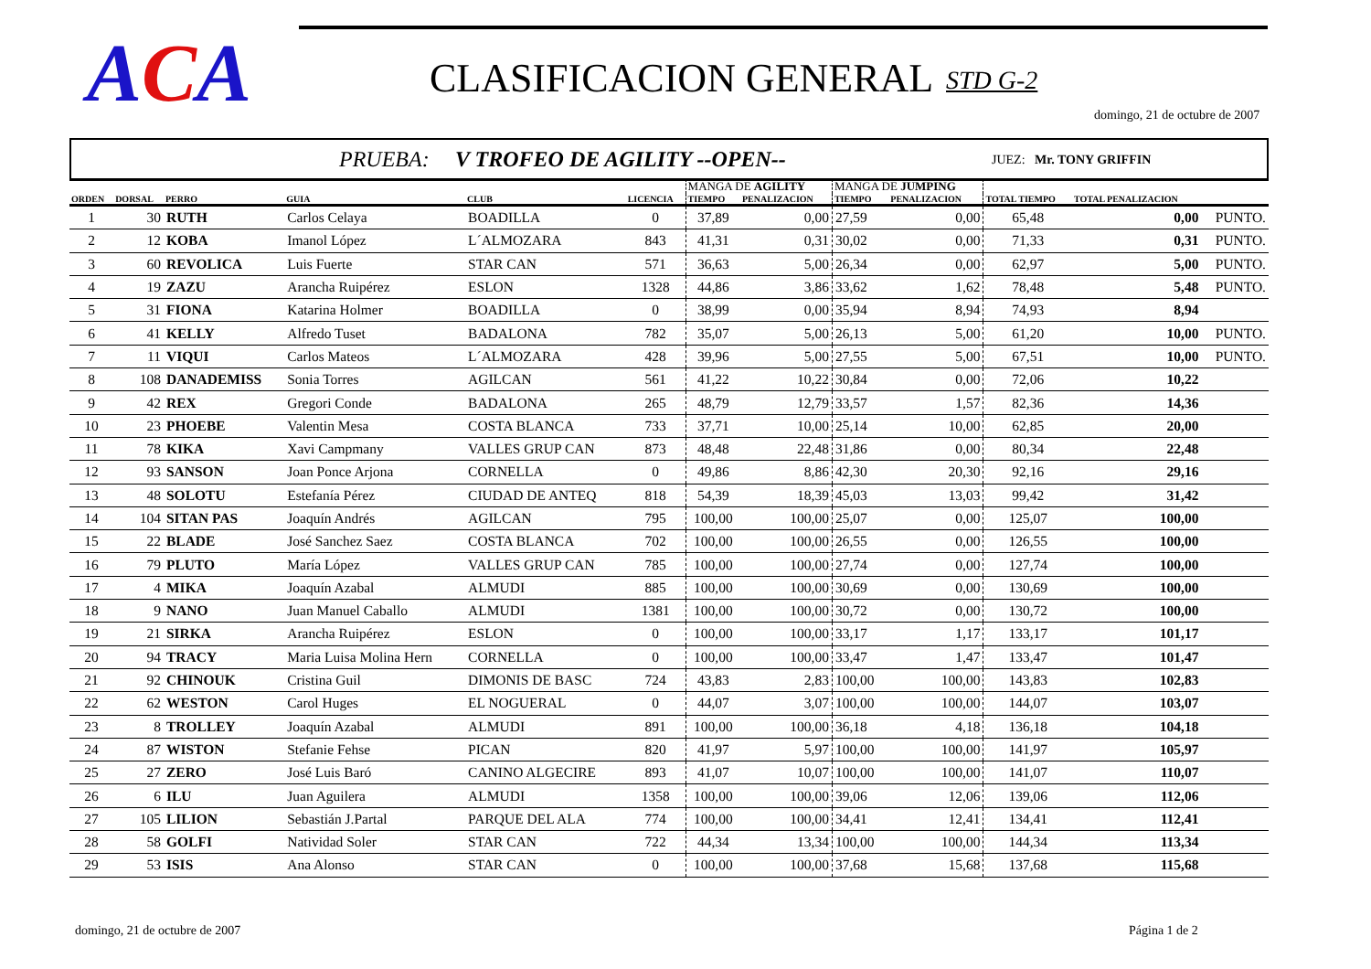ACA CLASIFICACION GENERAL STD G-2
domingo, 21 de octubre de 2007
PRUEBA: V TROFEO DE AGILITY --OPEN-- JUEZ: Mr. TONY GRIFFIN
| | | | | | | MANGA DE AGILITY | | MANGA DE JUMPING | | | | |
| --- | --- | --- | --- | --- | --- | --- | --- | --- | --- | --- | --- | --- |
| ORDEN | DORSAL | PERRO | GUIA | CLUB | LICENCIA | TIEMPO | PENALIZACION | TIEMPO | PENALIZACION | TOTAL TIEMPO | TOTAL PENALIZACION | |
| 1 | 30 | RUTH | Carlos Celaya | BOADILLA | 0 | 37,89 | 0,00 | 27,59 | 0,00 | 65,48 | 0,00 | PUNTO. |
| 2 | 12 | KOBA | Imanol López | L´ALMOZARA | 843 | 41,31 | 0,31 | 30,02 | 0,00 | 71,33 | 0,31 | PUNTO. |
| 3 | 60 | REVOLICA | Luis Fuerte | STAR CAN | 571 | 36,63 | 5,00 | 26,34 | 0,00 | 62,97 | 5,00 | PUNTO. |
| 4 | 19 | ZAZU | Arancha Ruipérez | ESLON | 1328 | 44,86 | 3,86 | 33,62 | 1,62 | 78,48 | 5,48 | PUNTO. |
| 5 | 31 | FIONA | Katarina Holmer | BOADILLA | 0 | 38,99 | 0,00 | 35,94 | 8,94 | 74,93 | 8,94 | |
| 6 | 41 | KELLY | Alfredo Tuset | BADALONA | 782 | 35,07 | 5,00 | 26,13 | 5,00 | 61,20 | 10,00 | PUNTO. |
| 7 | 11 | VIQUI | Carlos Mateos | L´ALMOZARA | 428 | 39,96 | 5,00 | 27,55 | 5,00 | 67,51 | 10,00 | PUNTO. |
| 8 | 108 | DANADEMISS | Sonia Torres | AGILCAN | 561 | 41,22 | 10,22 | 30,84 | 0,00 | 72,06 | 10,22 | |
| 9 | 42 | REX | Gregori Conde | BADALONA | 265 | 48,79 | 12,79 | 33,57 | 1,57 | 82,36 | 14,36 | |
| 10 | 23 | PHOEBE | Valentin Mesa | COSTA BLANCA | 733 | 37,71 | 10,00 | 25,14 | 10,00 | 62,85 | 20,00 | |
| 11 | 78 | KIKA | Xavi Campmany | VALLES GRUP CAN | 873 | 48,48 | 22,48 | 31,86 | 0,00 | 80,34 | 22,48 | |
| 12 | 93 | SANSON | Joan Ponce Arjona | CORNELLA | 0 | 49,86 | 8,86 | 42,30 | 20,30 | 92,16 | 29,16 | |
| 13 | 48 | SOLOTU | Estefanía Pérez | CIUDAD DE ANTEQ | 818 | 54,39 | 18,39 | 45,03 | 13,03 | 99,42 | 31,42 | |
| 14 | 104 | SITAN PAS | Joaquín Andrés | AGILCAN | 795 | 100,00 | 100,00 | 25,07 | 0,00 | 125,07 | 100,00 | |
| 15 | 22 | BLADE | José Sanchez Saez | COSTA BLANCA | 702 | 100,00 | 100,00 | 26,55 | 0,00 | 126,55 | 100,00 | |
| 16 | 79 | PLUTO | María López | VALLES GRUP CAN | 785 | 100,00 | 100,00 | 27,74 | 0,00 | 127,74 | 100,00 | |
| 17 | 4 | MIKA | Joaquín Azabal | ALMUDI | 885 | 100,00 | 100,00 | 30,69 | 0,00 | 130,69 | 100,00 | |
| 18 | 9 | NANO | Juan Manuel Caballo | ALMUDI | 1381 | 100,00 | 100,00 | 30,72 | 0,00 | 130,72 | 100,00 | |
| 19 | 21 | SIRKA | Arancha Ruipérez | ESLON | 0 | 100,00 | 100,00 | 33,17 | 1,17 | 133,17 | 101,17 | |
| 20 | 94 | TRACY | Maria Luisa Molina Hern | CORNELLA | 0 | 100,00 | 100,00 | 33,47 | 1,47 | 133,47 | 101,47 | |
| 21 | 92 | CHINOUK | Cristina Guil | DIMONIS DE BASC | 724 | 43,83 | 2,83 | 100,00 | 100,00 | 143,83 | 102,83 | |
| 22 | 62 | WESTON | Carol Huges | EL NOGUERAL | 0 | 44,07 | 3,07 | 100,00 | 100,00 | 144,07 | 103,07 | |
| 23 | 8 | TROLLEY | Joaquín Azabal | ALMUDI | 891 | 100,00 | 100,00 | 36,18 | 4,18 | 136,18 | 104,18 | |
| 24 | 87 | WISTON | Stefanie Fehse | PICAN | 820 | 41,97 | 5,97 | 100,00 | 100,00 | 141,97 | 105,97 | |
| 25 | 27 | ZERO | José Luis Baró | CANINO ALGECIRE | 893 | 41,07 | 10,07 | 100,00 | 100,00 | 141,07 | 110,07 | |
| 26 | 6 | ILU | Juan Aguilera | ALMUDI | 1358 | 100,00 | 100,00 | 39,06 | 12,06 | 139,06 | 112,06 | |
| 27 | 105 | LILION | Sebastián J.Partal | PARQUE DEL ALA | 774 | 100,00 | 100,00 | 34,41 | 12,41 | 134,41 | 112,41 | |
| 28 | 58 | GOLFI | Natividad Soler | STAR CAN | 722 | 44,34 | 13,34 | 100,00 | 100,00 | 144,34 | 113,34 | |
| 29 | 53 | ISIS | Ana Alonso | STAR CAN | 0 | 100,00 | 100,00 | 37,68 | 15,68 | 137,68 | 115,68 | |
domingo, 21 de octubre de 2007 Página 1 de 2